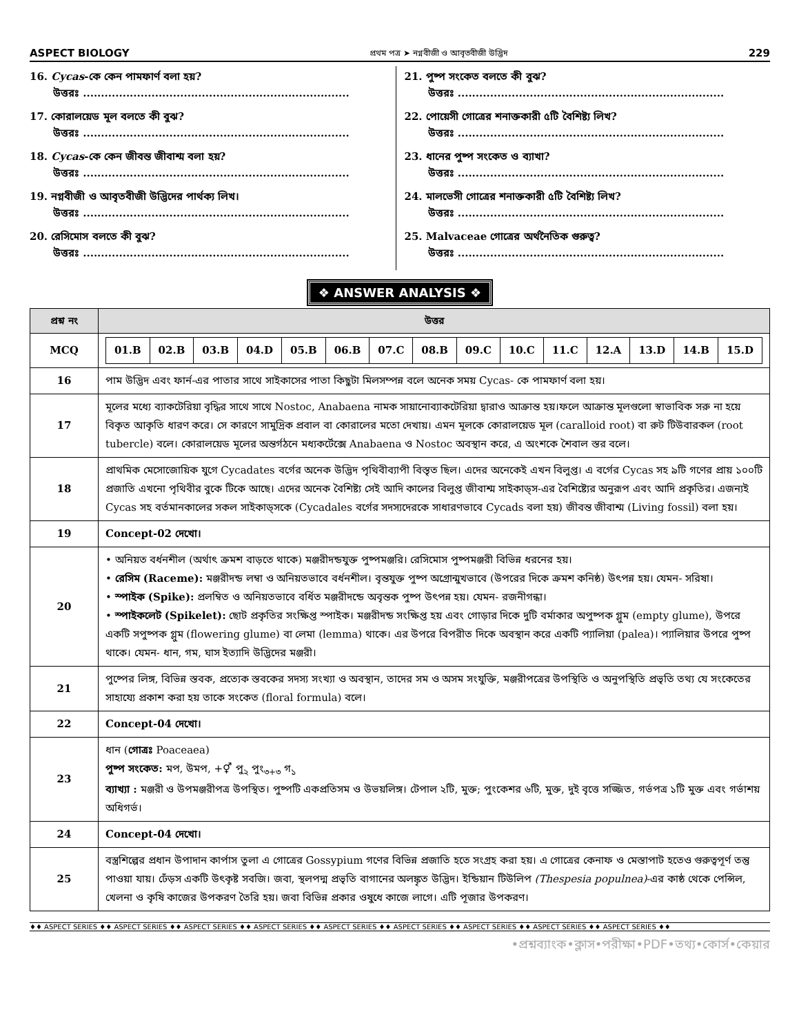ASPECT BIOLOGY প্রথম পত্র ➤ নগ্নবীজী ও আবৃতবীজী উদ্ভিদ 229
16. Cycas-কে কেন পামফার্ণ বলা হয়?
উত্তরঃ ..........................................................................
17. কোরালয়েড মূল বলতে কী বুঝ?
উত্তরঃ ..........................................................................
18. Cycas-কে কেন জীবন্ত জীবাশ্ম বলা হয়?
উত্তরঃ ..........................................................................
19. নগ্নবীজী ও আবৃতবীজী উদ্ভিদের পার্থক্য লিখ।
উত্তরঃ ..........................................................................
20. রেসিমোস বলতে কী বুঝ?
উত্তরঃ ..........................................................................
21. পুষ্প সংকেত বলতে কী বুঝ?
উত্তরঃ ..........................................................................
22. পোয়েসী গোত্রের শনাক্তকারী ৫টি বৈশিষ্ট্য লিখ?
উত্তরঃ ..........................................................................
23. ধানের পুষ্প সংকেত ও ব্যাখা?
উত্তরঃ ..........................................................................
24. মালভেসী গোত্রের শনাক্তকারী ৫টি বৈশিষ্ট্য লিখ?
উত্তরঃ ..........................................................................
25. Malvaceae গোত্রের অর্থনৈতিক গুরুত্ব?
উত্তরঃ ..........................................................................
❖ ANSWER ANALYSIS ❖
| প্রশ্ন নং | উত্তর |
| --- | --- |
| MCQ | / 01.B / 02.B / 03.B / 04.D / 05.B / 06.B / 07.C / 08.B / 09.C / 10.C / 11.C / 12.A / 13.D / 14.B / 15.D / |
| 16 | পাম উদ্ভিদ এবং ফার্ন-এর পাতার সাথে সাইকাসের পাতা কিছুটা মিলসম্পন্ন বলে অনেক সময় Cycas- কে পামফার্ণ বলা হয়। |
| 17 | মূলের মধ্যে ব্যাকটেরিয়া বৃদ্ধির সাথে সাথে Nostoc, Anabaena নামক সায়ানোব্যাকটেরিয়া দ্বারাও আক্রান্ত হয়।ফলে আক্রান্ত মূলগুলো স্বাভাবিক সরু না হয়ে বিকৃত আকৃতি ধারণ করে। সে কারণে সামুদ্রিক প্রবাল বা কোরালের মতো দেখায়। এমন মূলকে কোরালয়েড মূল (caralloid root) বা রুট টিউবারকল (root tubercle) বলে। কোরালয়েড মূলের অন্তর্গঠনে মধ্যকর্টেক্সে Anabaena ও Nostoc অবস্থান করে, এ অংশকে শৈবাল স্তর বলে। |
| 18 | প্রাথমিক মেসোজোয়িক যুগে Cycadates বর্গের অনেক উদ্ভিদ পৃথিবীব্যাপী বিস্তৃত ছিল। এদের অনেকেই এখন বিলুপ্ত। এ বর্গের Cycas সহ ৯টি গণের প্রায় ১০০টি প্রজাতি এখনো পৃথিবীর বুকে টিকে আছে। এদের অনেক বৈশিষ্ট্য সেই আদি কালের বিলুপ্ত জীবাশ্ম সাইকাড্স-এর বৈশিষ্ট্যের অনুরূপ এবং আদি প্রকৃতির। এজন্যই Cycas সহ বর্তমানকালের সকল সাইকাড্সকে (Cycadales বর্গের সদস্যদেরকে সাধারণভাবে Cycads বলা হয়) জীবন্ত জীবাশ্ম (Living fossil) বলা হয়। |
| 19 | Concept-02 দেখো। |
| 20 | • অনিয়ত বর্ধনশীল (অর্থাৎ ক্রমশ বাড়তে থাকে) মঞ্জরীদন্ডযুক্ত পুষ্পমঞ্জরি। রেসিমোস পুষ্পমঞ্জরী বিভিন্ন ধরনের হয়। • রেসিম (Raceme): মঞ্জরীদন্ড লম্বা ও অনিয়তভাবে বর্ধনশীল। বৃন্তযুক্ত পুষ্প অগ্রোন্মুখভাবে (উপরের দিকে ক্রমশ কনিষ্ঠ) উৎপন্ন হয়। যেমন- সরিষা। • স্পাইক (Spike): প্রলম্বিত ও অনিয়তভাবে বর্ধিত মঞ্জরীদন্ডে অবৃন্তক পুষ্প উৎপন্ন হয়। যেমন- রজনীগন্ধা। • স্পাইকলেট (Spikelet): ছোট প্রকৃতির সংক্ষিপ্ত স্পাইক। মঞ্জরীদন্ড সংক্ষিপ্ত হয় এবং গোড়ার দিকে দুটি বর্মাকার অপুষ্পক গ্লুম (empty glume), উপরে একটি সপুষ্পক গ্লুম (flowering glume) বা লেমা (lemma) থাকে। এর উপরে বিপরীত দিকে অবস্থান করে একটি প্যালিয়া (palea)। প্যালিয়ার উপরে পুষ্প থাকে। যেমন- ধান, গম, ঘাস ইত্যাদি উদ্ভিদের মঞ্জরী। |
| 21 | পুষ্পের লিঙ্গ, বিভিন্ন স্তবক, প্রত্যেক স্তবকের সদস্য সংখ্যা ও অবস্থান, তাদের সম ও অসম সংযুক্তি, মঞ্জরীপত্রের উপস্থিতি ও অনুপস্থিতি প্রভৃতি তথ্য যে সংকেতের সাহায্যে প্রকাশ করা হয় তাকে সংকেত (floral formula) বলে। |
| 22 | Concept-04 দেখো। |
| 23 | ধান ( গোত্রঃ Poaceaea) পুষ্প সংকেত: মপ, উমপ, +⚥ পু<sub>২</sub> পুং<sub>৩+৩</sub> গ<sub>১</sub> ব্যাখ্যা : মঞ্জরী ও উপমঞ্জরীপত্র উপস্থিত। পুষ্পটি একপ্রতিসম ও উভয়লিঙ্গ। টেপাল ২টি, মুক্ত; পুংকেশর ৬টি, মুক্ত, দুই বৃত্তে সজ্জিত, গর্ভপত্র ১টি মুক্ত এবং গর্ভাশয় অধিগর্ভ। |
| 24 | Concept-04 দেখো। |
| 25 | বস্ত্রশিল্পের প্রধান উপাদান কার্পাস তুলা এ গোত্রের Gossypium গণের বিভিন্ন প্রজাতি হতে সংগ্রহ করা হয়। এ গোত্রের কেনাফ ও মেস্তাপাট হতেও গুরুত্বপূর্ণ তন্তু পাওয়া যায়। ঢেঁড়স একটি উৎকৃষ্ট সবজি। জবা, স্থলপদ্ম প্রভৃতি বাগানের অলঙ্কৃত উদ্ভিদ। ইন্ডিয়ান টিউলিপ (Thespesia populnea) -এর কাষ্ঠ থেকে পেন্সিল, খেলনা ও কৃষি কাজের উপকরণ তৈরি হয়। জবা বিভিন্ন প্রকার ওষুধে কাজে লাগে। এটি পূজার উপকরণ। |
♦♦ ASPECT SERIES ♦♦ ASPECT SERIES ♦♦ ASPECT SERIES ♦♦ ASPECT SERIES ♦♦ ASPECT SERIES ♦♦ ASPECT SERIES ♦♦ ASPECT SERIES ♦♦ ASPECT SERIES ♦♦ ASPECT SERIES ♦♦
•প্রশ্নব্যাংক•ক্লাস•পরীক্ষা•PDF•তথ্য•কোর্স•কেয়ার